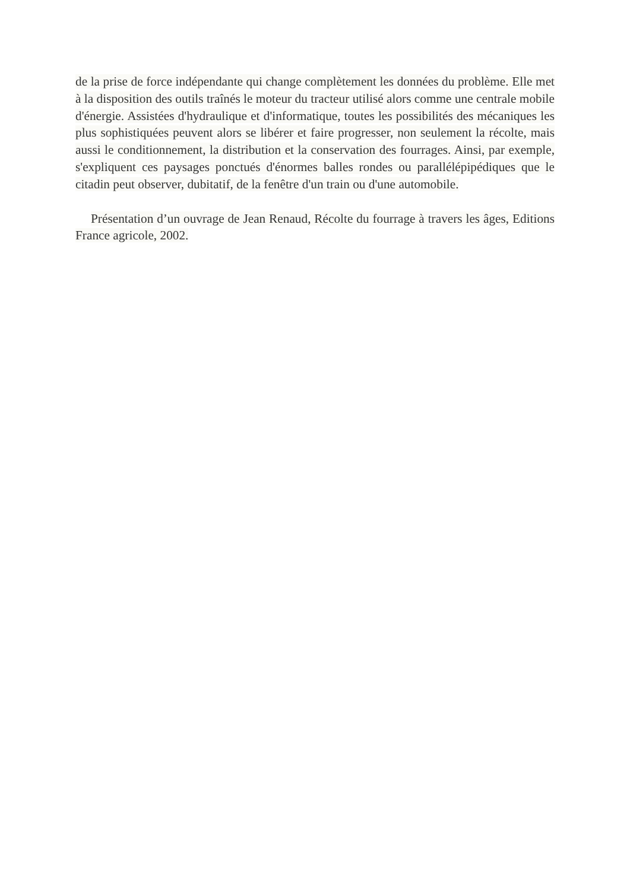de la prise de force indépendante qui change complètement les données du problème. Elle met à la disposition des outils traînés le moteur du tracteur utilisé alors comme une centrale mobile d'énergie. Assistées d'hydraulique et d'informatique, toutes les possibilités des mécaniques les plus sophistiquées peuvent alors se libérer et faire progresser, non seulement la récolte, mais aussi le conditionnement, la distribution et la conservation des fourrages. Ainsi, par exemple, s'expliquent ces paysages ponctués d'énormes balles rondes ou parallélépipédiques que le citadin peut observer, dubitatif, de la fenêtre d'un train ou d'une automobile.
Présentation d’un ouvrage de Jean Renaud, Récolte du fourrage à travers les âges, Editions France agricole, 2002.